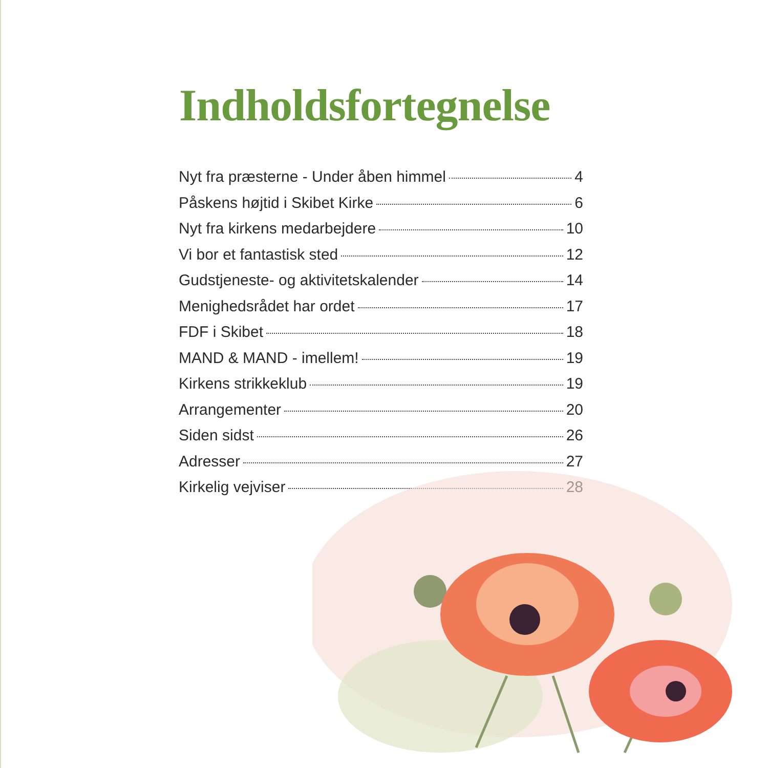Indholdsfortegnelse
Nyt fra præsterne - Under åben himmel 4
Påskens højtid i Skibet Kirke 6
Nyt fra kirkens medarbejdere 10
Vi bor et fantastisk sted 12
Gudstjeneste- og aktivitetskalender 14
Menighedsrådet har ordet 17
FDF i Skibet 18
MAND & MAND - imellem! 19
Kirkens strikkeklub 19
Arrangementer 20
Siden sidst 26
Adresser 27
Kirkelig vejviser 28